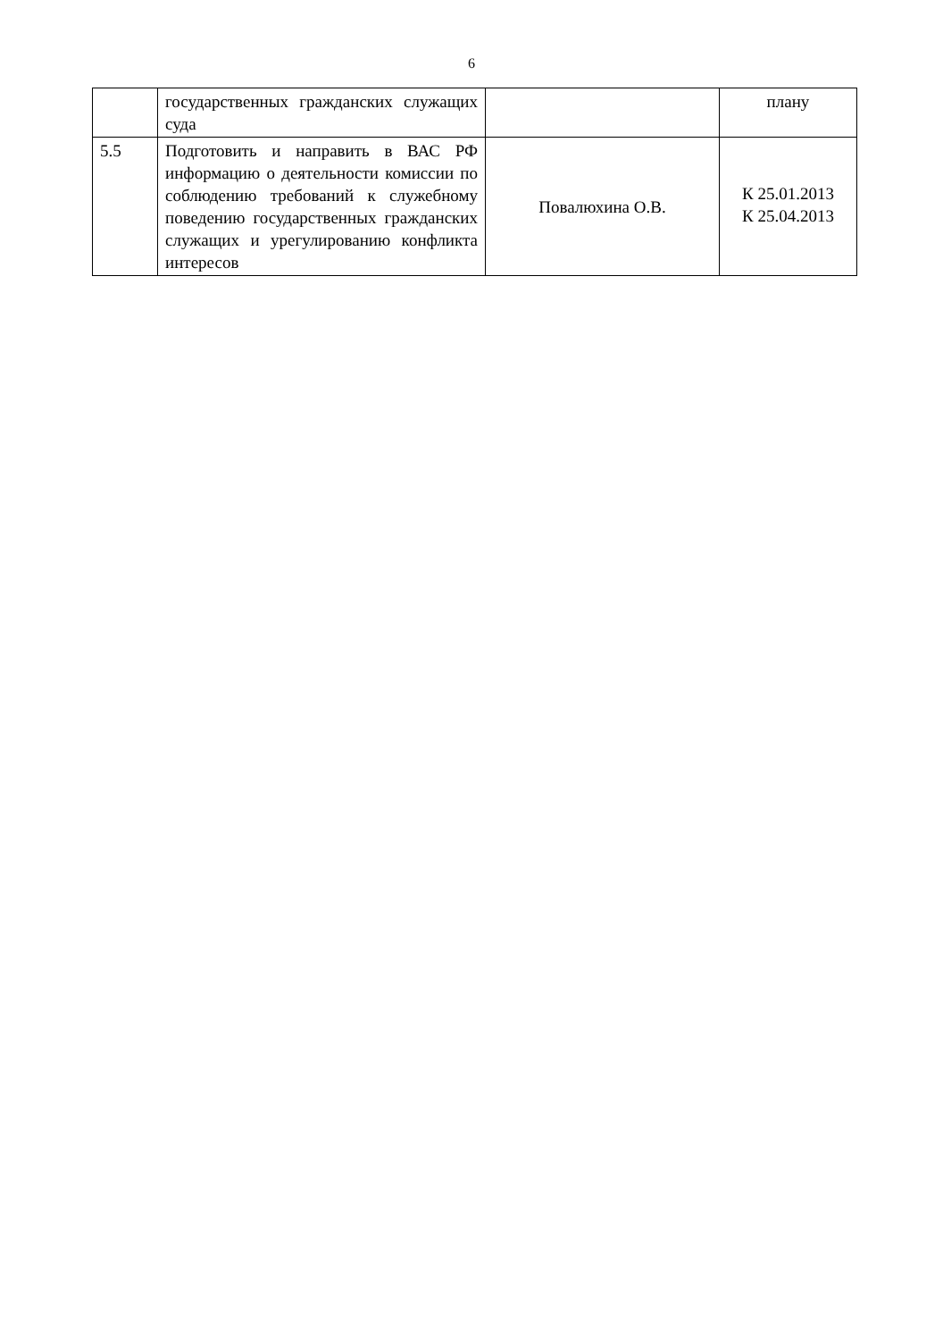6
| | государственных гражданских служащих суда | | плану |
| 5.5 | Подготовить и направить в ВАС РФ информацию о деятельности комиссии по соблюдению требований к служебному поведению государственных гражданских служащих и урегулированию конфликта интересов | Повалюхина О.В. | К 25.01.2013 К 25.04.2013 |